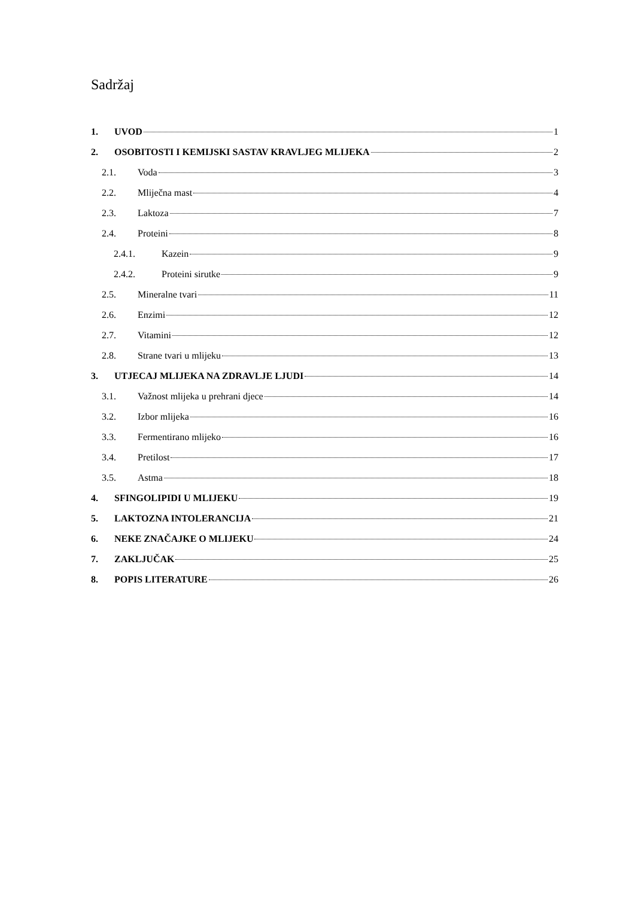Sadržaj
1. UVOD 1
2. OSOBITOSTI I KEMIJSKI SASTAV KRAVLJEG MLIJEKA 2
2.1. Voda 3
2.2. Mliječna mast 4
2.3. Laktoza 7
2.4. Proteini 8
2.4.1. Kazein 9
2.4.2. Proteini sirutke 9
2.5. Mineralne tvari 11
2.6. Enzimi 12
2.7. Vitamini 12
2.8. Strane tvari u mlijeku 13
3. UTJECAJ MLIJEKA NA ZDRAVLJE LJUDI 14
3.1. Važnost mlijeka u prehrani djece 14
3.2. Izbor mlijeka 16
3.3. Fermentirano mlijeko 16
3.4. Pretilost 17
3.5. Astma 18
4. SFINGOLIPIDI U MLIJEKU 19
5. LAKTOZNA INTOLERANCIJA 21
6. NEKE ZNAČAJKE O MLIJEKU 24
7. ZAKLJUČAK 25
8. POPIS LITERATURE 26